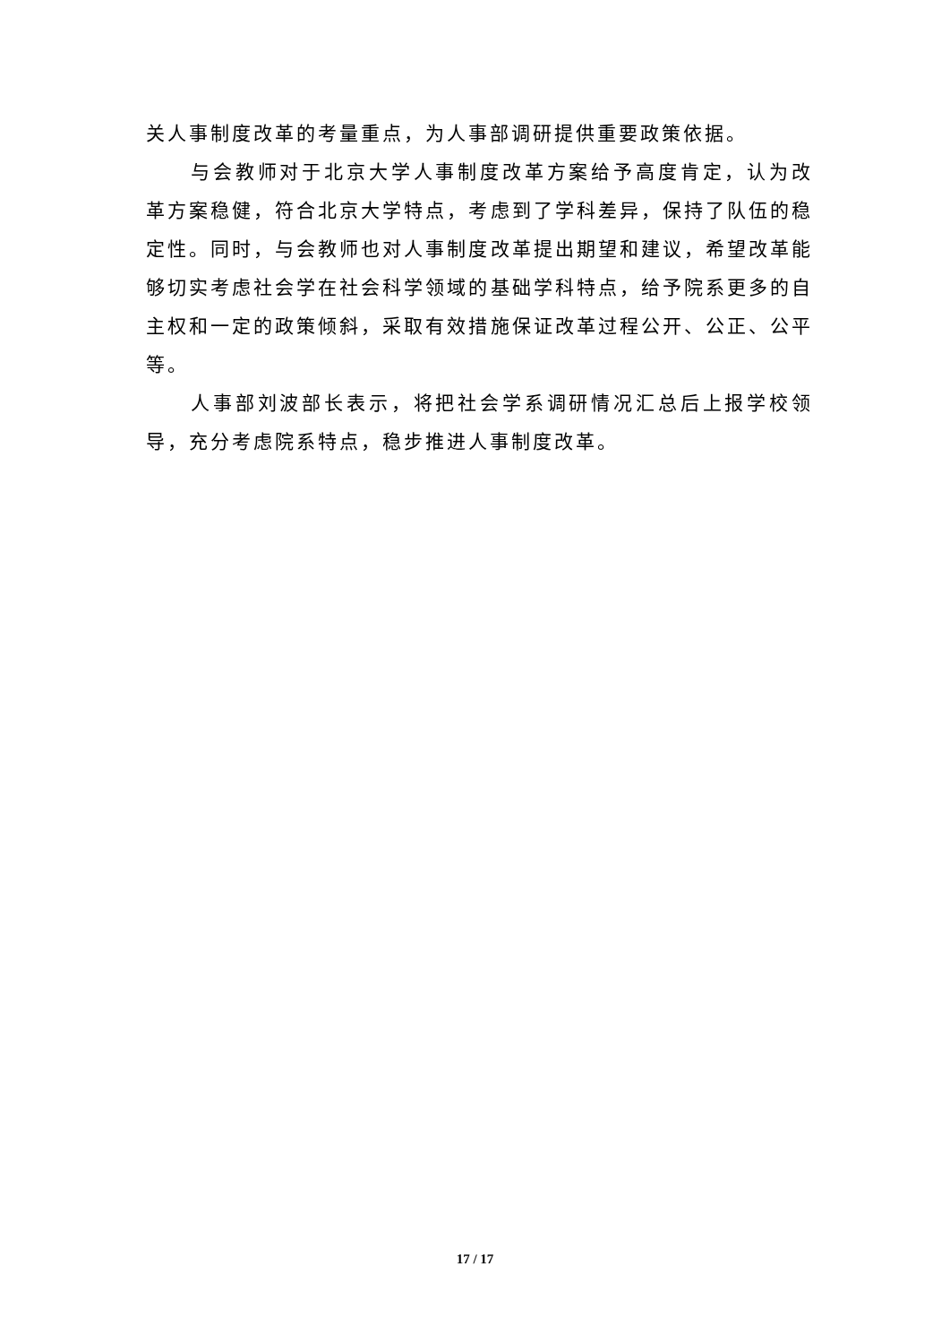关人事制度改革的考量重点，为人事部调研提供重要政策依据。
与会教师对于北京大学人事制度改革方案给予高度肯定，认为改革方案稳健，符合北京大学特点，考虑到了学科差异，保持了队伍的稳定性。同时，与会教师也对人事制度改革提出期望和建议，希望改革能够切实考虑社会学在社会科学领域的基础学科特点，给予院系更多的自主权和一定的政策倾斜，采取有效措施保证改革过程公开、公正、公平等。
人事部刘波部长表示，将把社会学系调研情况汇总后上报学校领导，充分考虑院系特点，稳步推进人事制度改革。
17 / 17